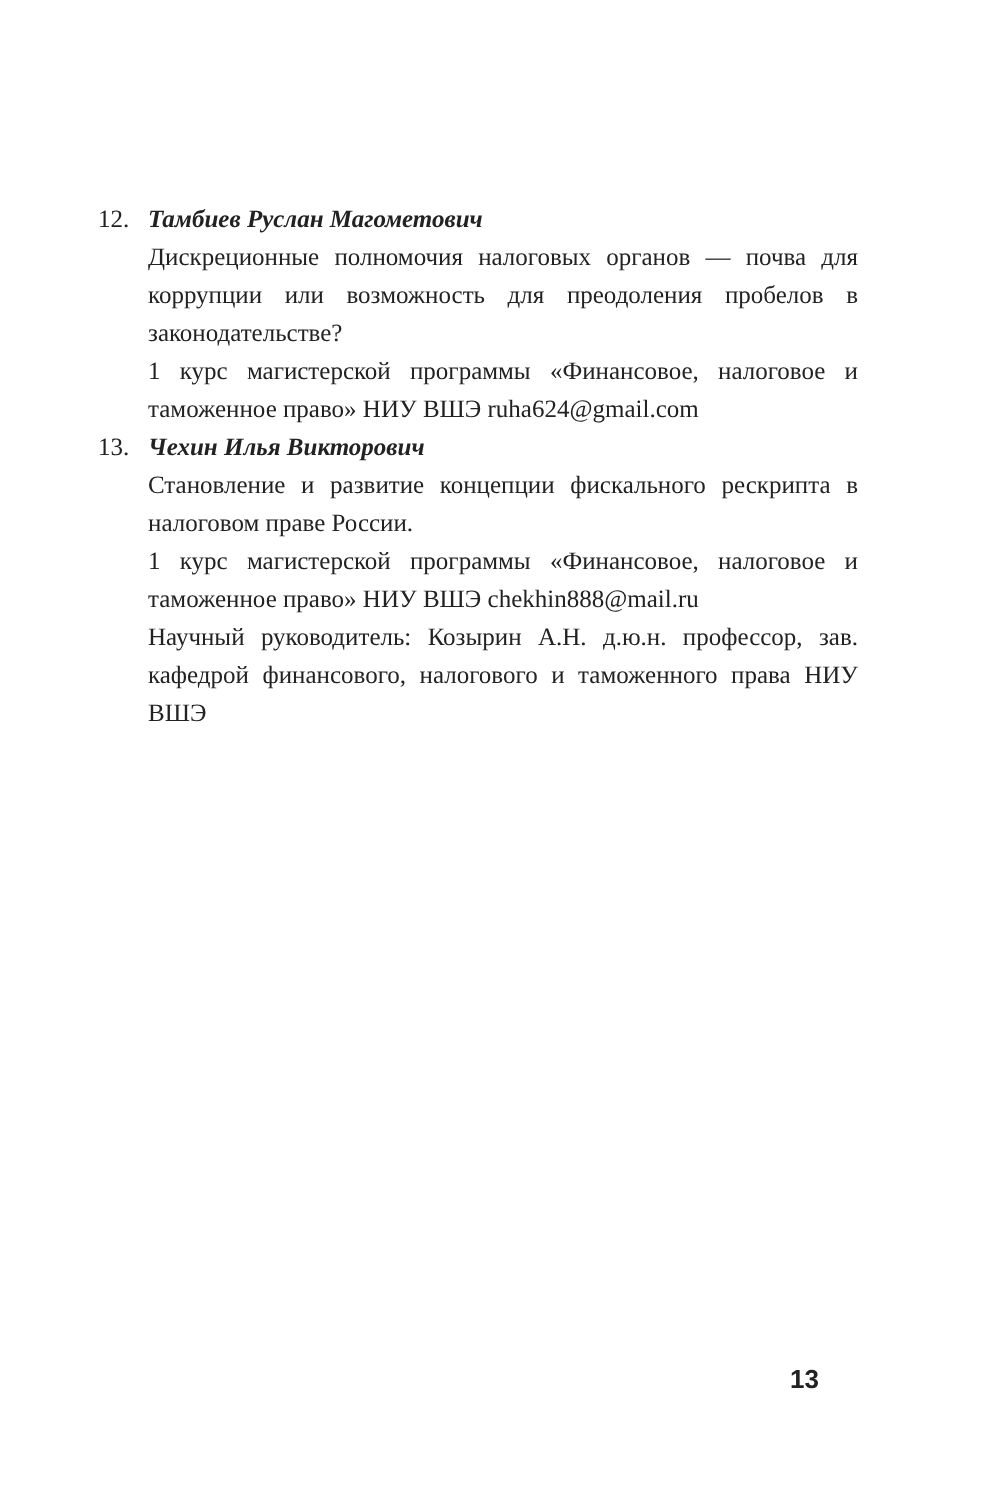12. Тамбиев Руслан Магометович
Дискреционные полномочия налоговых органов — почва для коррупции или возможность для преодоления пробелов в законодательстве?
1 курс магистерской программы «Финансовое, налоговое и таможенное право» НИУ ВШЭ ruha624@gmail.com
13. Чехин Илья Викторович
Становление и развитие концепции фискального рескрипта в налоговом праве России.
1 курс магистерской программы «Финансовое, налоговое и таможенное право» НИУ ВШЭ chekhin888@mail.ru
Научный руководитель: Козырин А.Н. д.ю.н. профессор, зав. кафедрой финансового, налогового и таможенного права НИУ ВШЭ
13